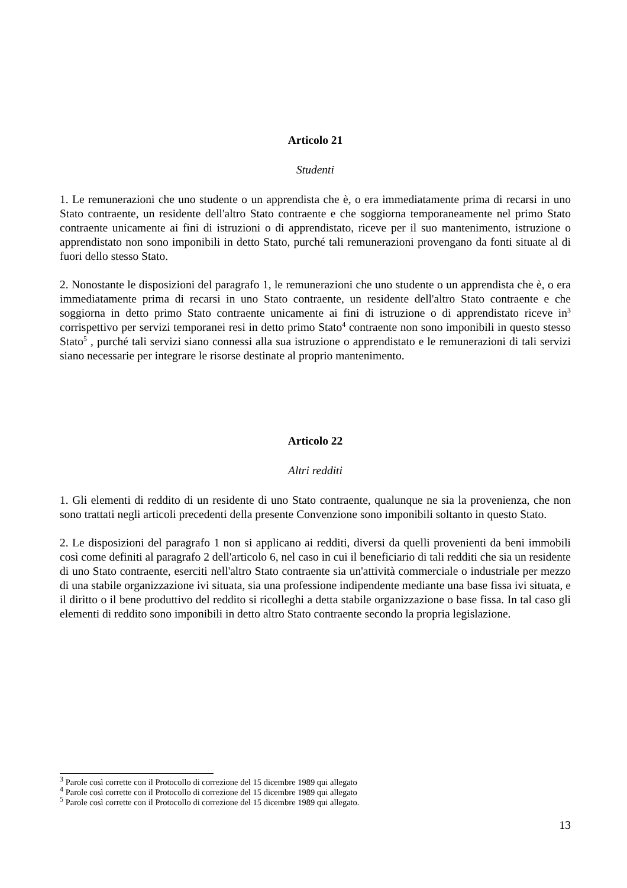Articolo 21
Studenti
1. Le remunerazioni che uno studente o un apprendista che è, o era immediatamente prima di recarsi in uno Stato contraente, un residente dell'altro Stato contraente e che soggiorna temporaneamente nel primo Stato contraente unicamente ai fini di istruzioni o di apprendistato, riceve per il suo mantenimento, istruzione o apprendistato non sono imponibili in detto Stato, purché tali remunerazioni provengano da fonti situate al di fuori dello stesso Stato.
2. Nonostante le disposizioni del paragrafo 1, le remunerazioni che uno studente o un apprendista che è, o era immediatamente prima di recarsi in uno Stato contraente, un residente dell'altro Stato contraente e che soggiorna in detto primo Stato contraente unicamente ai fini di istruzione o di apprendistato riceve in<sup>3</sup> corrispettivo per servizi temporanei resi in detto primo Stato<sup>4</sup> contraente non sono imponibili in questo stesso Stato<sup>5</sup> , purché tali servizi siano connessi alla sua istruzione o apprendistato e le remunerazioni di tali servizi siano necessarie per integrare le risorse destinate al proprio mantenimento.
Articolo 22
Altri redditi
1. Gli elementi di reddito di un residente di uno Stato contraente, qualunque ne sia la provenienza, che non sono trattati negli articoli precedenti della presente Convenzione sono imponibili soltanto in questo Stato.
2. Le disposizioni del paragrafo 1 non si applicano ai redditi, diversi da quelli provenienti da beni immobili così come definiti al paragrafo 2 dell'articolo 6, nel caso in cui il beneficiario di tali redditi che sia un residente di uno Stato contraente, eserciti nell'altro Stato contraente sia un'attività commerciale o industriale per mezzo di una stabile organizzazione ivi situata, sia una professione indipendente mediante una base fissa ivi situata, e il diritto o il bene produttivo del reddito si ricolleghi a detta stabile organizzazione o base fissa. In tal caso gli elementi di reddito sono imponibili in detto altro Stato contraente secondo la propria legislazione.
<sup>3</sup> Parole così corrette con il Protocollo di correzione del 15 dicembre 1989 qui allegato
<sup>4</sup> Parole così corrette con il Protocollo di correzione del 15 dicembre 1989 qui allegato
<sup>5</sup> Parole così corrette con il Protocollo di correzione del 15 dicembre 1989 qui allegato.
13